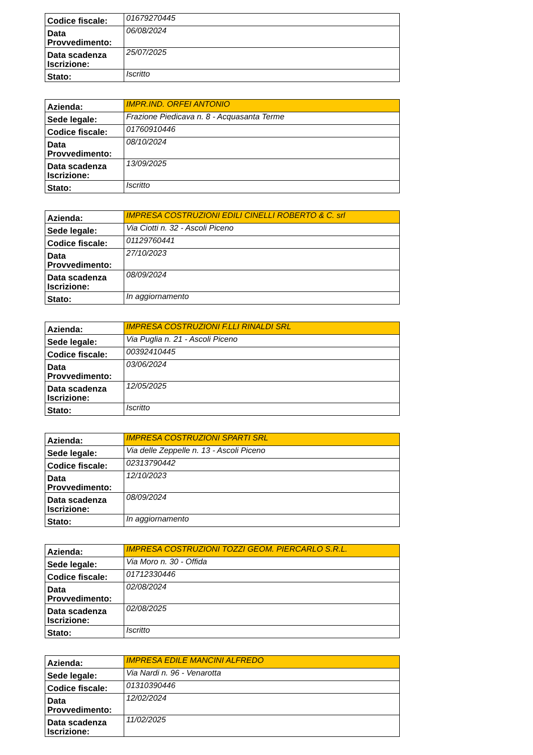| Codice fiscale: | 01679270445 |
| Data Provvedimento: | 06/08/2024 |
| Data scadenza Iscrizione: | 25/07/2025 |
| Stato: | Iscritto |
| Azienda: | IMPR.IND. ORFEI ANTONIO |
| Sede legale: | Frazione Piedicava n. 8 - Acquasanta Terme |
| Codice fiscale: | 01760910446 |
| Data Provvedimento: | 08/10/2024 |
| Data scadenza Iscrizione: | 13/09/2025 |
| Stato: | Iscritto |
| Azienda: | IMPRESA COSTRUZIONI EDILI CINELLI ROBERTO & C. srl |
| Sede legale: | Via Ciotti n. 32 - Ascoli Piceno |
| Codice fiscale: | 01129760441 |
| Data Provvedimento: | 27/10/2023 |
| Data scadenza Iscrizione: | 08/09/2024 |
| Stato: | In aggiornamento |
| Azienda: | IMPRESA COSTRUZIONI F.LLI RINALDI SRL |
| Sede legale: | Via Puglia n. 21 - Ascoli Piceno |
| Codice fiscale: | 00392410445 |
| Data Provvedimento: | 03/06/2024 |
| Data scadenza Iscrizione: | 12/05/2025 |
| Stato: | Iscritto |
| Azienda: | IMPRESA COSTRUZIONI SPARTI SRL |
| Sede legale: | Via delle Zeppelle n. 13 - Ascoli Piceno |
| Codice fiscale: | 02313790442 |
| Data Provvedimento: | 12/10/2023 |
| Data scadenza Iscrizione: | 08/09/2024 |
| Stato: | In aggiornamento |
| Azienda: | IMPRESA COSTRUZIONI TOZZI GEOM. PIERCARLO S.R.L. |
| Sede legale: | Via Moro n. 30 - Offida |
| Codice fiscale: | 01712330446 |
| Data Provvedimento: | 02/08/2024 |
| Data scadenza Iscrizione: | 02/08/2025 |
| Stato: | Iscritto |
| Azienda: | IMPRESA EDILE MANCINI ALFREDO |
| Sede legale: | Via Nardi n. 96 - Venarotta |
| Codice fiscale: | 01310390446 |
| Data Provvedimento: | 12/02/2024 |
| Data scadenza Iscrizione: | 11/02/2025 |